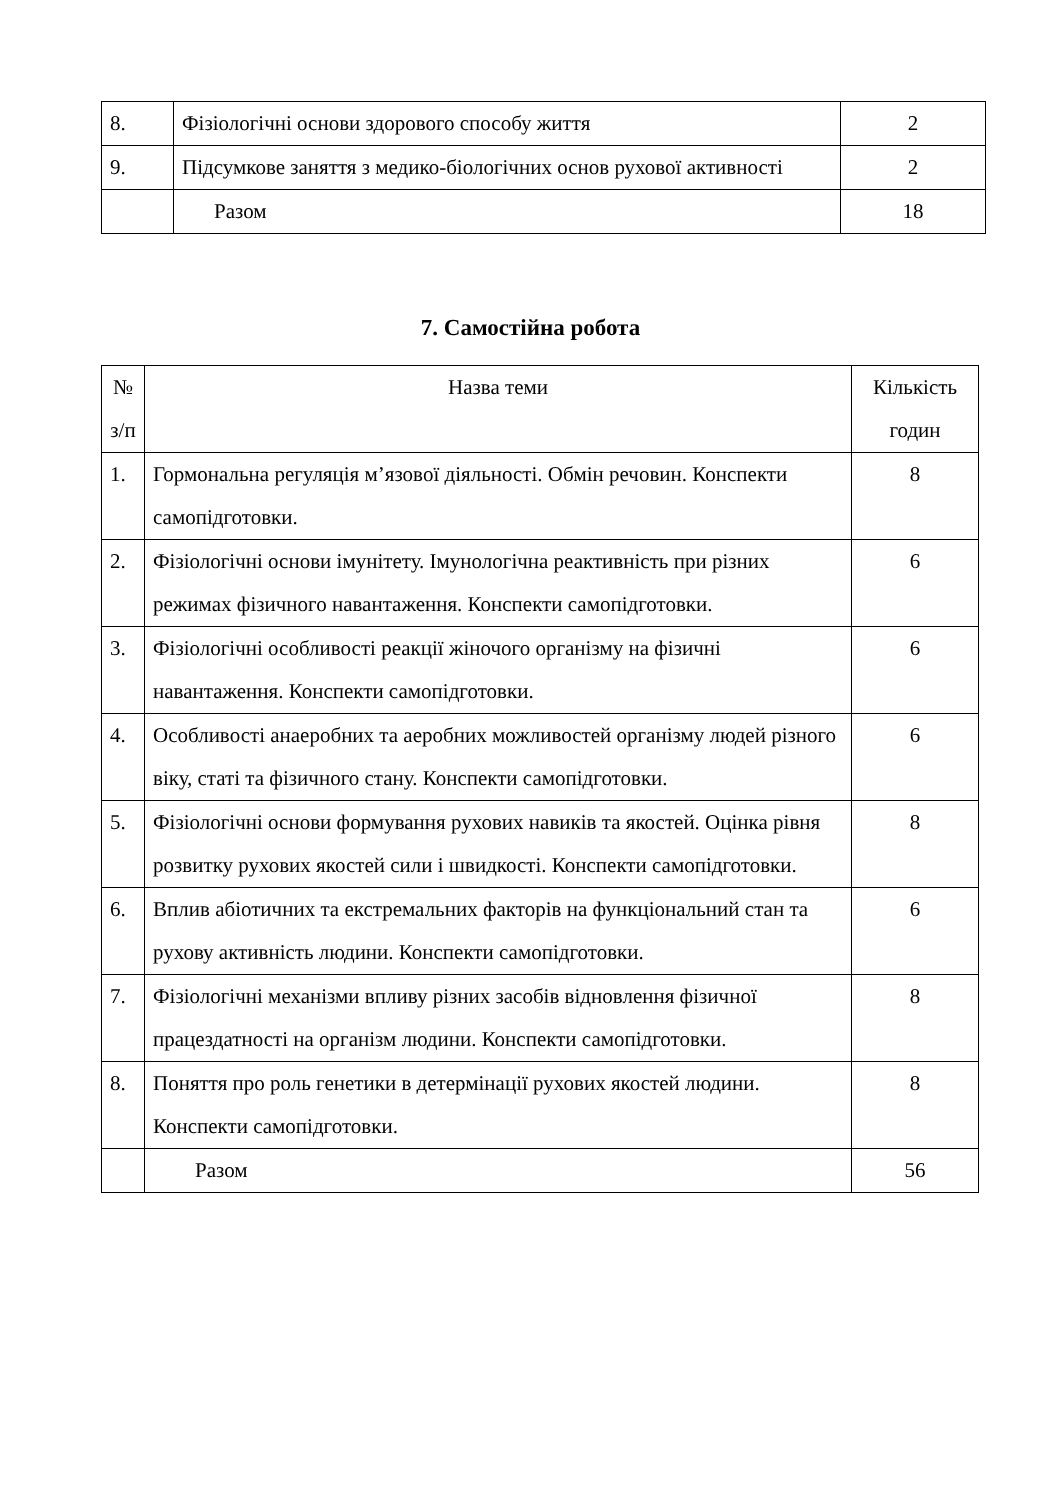| 8. | Фізіологічні основи здорового способу життя | 2 |
| 9. | Підсумкове заняття з медико-біологічних основ рухової активності | 2 |
| | Разом | 18 |
7. Самостійна робота
| № з/п | Назва теми | Кількість годин |
| 1. | Гормональна регуляція м’язової діяльності. Обмін речовин. Конспекти самопідготовки. | 8 |
| 2. | Фізіологічні основи імунітету. Імунологічна реактивність при різних режимах фізичного навантаження. Конспекти самопідготовки. | 6 |
| 3. | Фізіологічні особливості реакції жіночого організму на фізичні навантаження. Конспекти самопідготовки. | 6 |
| 4. | Особливості анаеробних та аеробних можливостей організму людей різного віку, статі та фізичного стану. Конспекти самопідготовки. | 6 |
| 5. | Фізіологічні основи формування рухових навиків та якостей. Оцінка рівня розвитку рухових якостей сили і швидкості. Конспекти самопідготовки. | 8 |
| 6. | Вплив абіотичних та екстремальних факторів на функціональний стан та рухову активність людини. Конспекти самопідготовки. | 6 |
| 7. | Фізіологічні механізми впливу різних засобів відновлення фізичної працездатності на організм людини. Конспекти самопідготовки. | 8 |
| 8. | Поняття про роль генетики в детермінації рухових якостей людини. Конспекти самопідготовки. | 8 |
| | Разом | 56 |